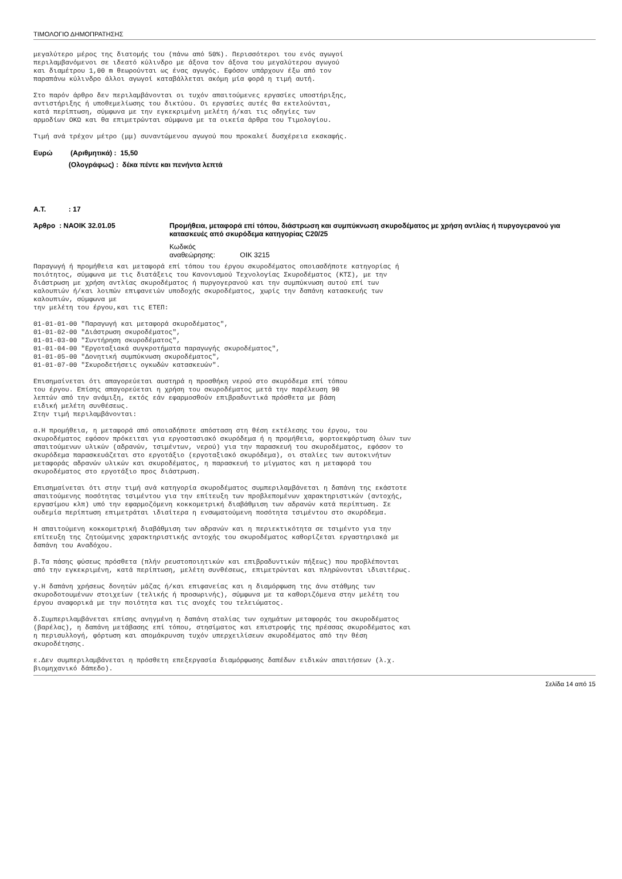ΤΙΜΟΛΟΓΙΟ ΔΗΜΟΠΡΑΤΗΣΗΣ
μεγαλύτερο μέρος της διατομής του (πάνω από 50%). Περισσότεροι του ενός αγωγοί περιλαμβανόμενοι σε ιδεατό κύλινδρο με άξονα τον άξονα του μεγαλύτερου αγωγού και διαμέτρου 1,00 m θεωρούνται ως ένας αγωγός. Εφόσον υπάρχουν έξω από τον παραπάνω κύλινδρο άλλοι αγωγοί καταβάλλεται ακόμη μία φορά η τιμή αυτή.
Στο παρόν άρθρο δεν περιλαμβάνονται οι τυχόν απαιτούμενες εργασίες υποστήριξης, αντιστήριξης ή υποθεμελίωσης του δικτύου. Οι εργασίες αυτές θα εκτελούνται, κατά περίπτωση, σύμφωνα με την εγκεκριμένη μελέτη ή/και τις οδηγίες των αρμοδίων ΟΚΩ και θα επιμετρώνται σύμφωνα με τα οικεία άρθρα του Τιμολογίου.
Τιμή ανά τρέχον μέτρο (μμ) συναντώμενου αγωγού που προκαλεί δυσχέρεια εκσκαφής.
Ευρώ (Αριθμητικά) : 15,50
(Ολογράφως) : δέκα πέντε και πενήντα λεπτά
Α.Τ.: 17
Άρθρο : ΝΑΟΙΚ 32.01.05 Προμήθεια, μεταφορά επί τόπου, διάστρωση και συμπύκνωση σκυροδέματος με χρήση αντλίας ή πυργογερανού για κατασκευές από σκυρόδεμα κατηγορίας C20/25
Κωδικός αναθεώρησης: ΟΙΚ 3215
Παραγωγή ή προμήθεια και μεταφορά επί τόπου του έργου σκυροδέματος οποιασδήποτε κατηγορίας ή ποιότητος, σύμφωνα με τις διατάξεις του Κανονισμού Τεχνολογίας Σκυροδέματος (ΚΤΣ), με την διάστρωση με χρήση αντλίας σκυροδέματος ή πυργογερανού και την συμπύκνωση αυτού επί των καλουπιών ή/και λοιπών επιφανειών υποδοχής σκυροδέματος, χωρίς την δαπάνη κατασκευής των καλουπιών, σύμφωνα με την μελέτη του έργου,και τις ΕΤΕΠ:
01-01-01-00 "Παραγωγή και μεταφορά σκυροδέματος", 01-01-02-00 "Διάστρωση σκυροδέματος", 01-01-03-00 "Συντήρηση σκυροδέματος", 01-01-04-00 "Εργοταξιακά συγκροτήματα παραγωγής σκυροδέματος", 01-01-05-00 "Δονητική συμπύκνωση σκυροδέματος", 01-01-07-00 "Σκυροδετήσεις ογκωδών κατασκευών".
Επισημαίνεται ότι απαγορεύεται αυστηρά η προσθήκη νερού στο σκυρόδεμα επί τόπου του έργου. Επίσης απαγορεύεται η χρήση του σκυροδέματος μετά την παρέλευση 90 λεπτών από την ανάμιξη, εκτός εάν εφαρμοσθούν επιβραδυντικά πρόσθετα με βάση ειδική μελέτη συνθέσεως. Στην τιμή περιλαμβάνονται:
α.Η προμήθεια, η μεταφορά από οποιαδήποτε απόσταση στη θέση εκτέλεσης του έργου, του σκυροδέματος εφόσον πρόκειται για εργοστασιακό σκυρόδεμα ή η προμήθεια, φορτοεκφόρτωση όλων των απαιτούμενων υλικών (αδρανών, τσιμέντων, νερού) για την παρασκευή του σκυροδέματος, εφόσον το σκυρόδεμα παρασκευάζεται στο εργοτάξιο (εργοταξιακό σκυρόδεμα), οι σταλίες των αυτοκινήτων μεταφοράς αδρανών υλικών και σκυροδέματος, η παρασκευή το μίγματος και η μεταφορά του σκυροδέματος στο εργοτάξιο προς διάστρωση.
Επισημαίνεται ότι στην τιμή ανά κατηγορία σκυροδέματος συμπεριλαμβάνεται η δαπάνη της εκάστοτε απαιτούμενης ποσότητας τσιμέντου για την επίτευξη των προβλεπομένων χαρακτηριστικών (αντοχής, εργασίμου κλπ) υπό την εφαρμοζόμενη κοκκομετρική διαβάθμιση των αδρανών κατά περίπτωση. Σε ουδεμία περίπτωση επιμετράται ιδιαίτερα η ενσωματούμενη ποσότητα τσιμέντου στο σκυρόδεμα.
Η απαιτούμενη κοκκομετρική διαβάθμιση των αδρανών και η περιεκτικότητα σε τσιμέντο για την επίτευξη της ζητούμενης χαρακτηριστικής αντοχής του σκυροδέματος καθορίζεται εργαστηριακά με δαπάνη του Αναδόχου.
β.Τα πάσης φύσεως πρόσθετα (πλήν ρευστοποιητικών και επιβραδυντικών πήξεως) που προβλέπονται από την εγκεκριμένη, κατά περίπτωση, μελέτη συνθέσεως, επιμετρώνται και πληρώνονται ιδιαιτέρως.
γ.Η δαπάνη χρήσεως δονητών μάζας ή/και επιφανείας και η διαμόρφωση της άνω στάθμης των σκυροδοτουμένων στοιχείων (τελικής ή προσωρινής), σύμφωνα με τα καθοριζόμενα στην μελέτη του έργου αναφορικά με την ποιότητα και τις ανοχές του τελειώματος.
δ.Συμπεριλαμβάνεται επίσης ανηγμένη η δαπάνη σταλίας των οχημάτων μεταφοράς του σκυροδέματος (βαρέλας), η δαπάνη μετάβασης επί τόπου, στησίματος και επιστροφής της πρέσσας σκυροδέματος και η περισυλλογή, φόρτωση και απομάκρυνση τυχόν υπερχειλίσεων σκυροδέματος από την θέση σκυροδέτησης.
ε.Δεν συμπεριλαμβάνεται η πρόσθετη επεξεργασία διαμόρφωσης δαπέδων ειδικών απαιτήσεων (λ.χ. βιομηχανικό δάπεδο).
Σελίδα 14 από 15